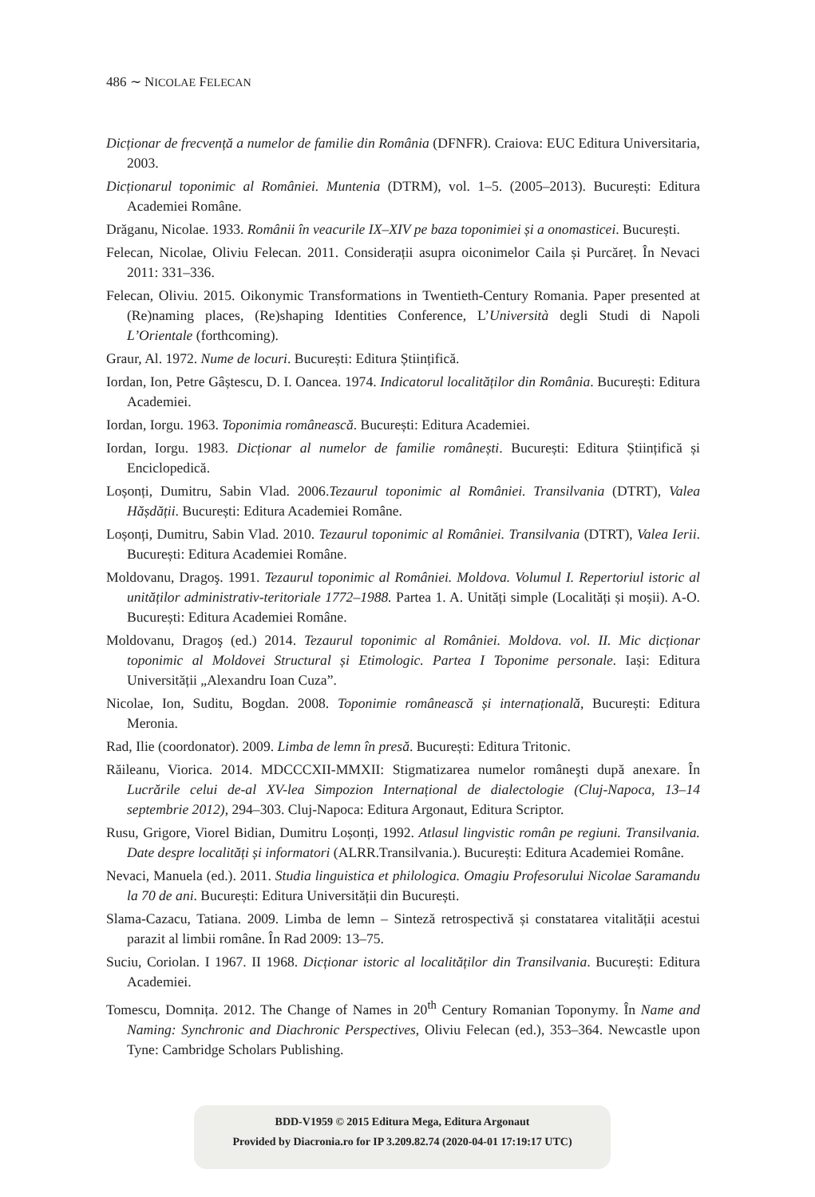486 ∼ NICOLAE FELECAN
Dicționar de frecvență a numelor de familie din România (DFNFR). Craiova: EUC Editura Universitaria, 2003.
Dicționarul toponimic al României. Muntenia (DTRM), vol. 1–5. (2005–2013). București: Editura Academiei Române.
Drăganu, Nicolae. 1933. Românii în veacurile IX–XIV pe baza toponimiei și a onomasticei. București.
Felecan, Nicolae, Oliviu Felecan. 2011. Considerații asupra oiconimelor Caila și Purcăreț. În Nevaci 2011: 331–336.
Felecan, Oliviu. 2015. Oikonymic Transformations in Twentieth-Century Romania. Paper presented at (Re)naming places, (Re)shaping Identities Conference, L’Università degli Studi di Napoli L’Orientale (forthcoming).
Graur, Al. 1972. Nume de locuri. București: Editura Științifică.
Iordan, Ion, Petre Gâștescu, D. I. Oancea. 1974. Indicatorul localităților din România. București: Editura Academiei.
Iordan, Iorgu. 1963. Toponimia românească. București: Editura Academiei.
Iordan, Iorgu. 1983. Dicționar al numelor de familie românești. București: Editura Științifică și Enciclopedică.
Loșonți, Dumitru, Sabin Vlad. 2006.Tezaurul toponimic al României. Transilvania (DTRT), Valea Hășdății. București: Editura Academiei Române.
Loșonți, Dumitru, Sabin Vlad. 2010. Tezaurul toponimic al României. Transilvania (DTRT), Valea Ierii. București: Editura Academiei Române.
Moldovanu, Dragoş. 1991. Tezaurul toponimic al României. Moldova. Volumul I. Repertoriul istoric al unităților administrativ-teritoriale 1772–1988. Partea 1. A. Unități simple (Localități și moșii). A-O. București: Editura Academiei Române.
Moldovanu, Dragoş (ed.) 2014. Tezaurul toponimic al României. Moldova. vol. II. Mic dicționar toponimic al Moldovei Structural și Etimologic. Partea I Toponime personale. Iași: Editura Universității „Alexandru Ioan Cuza”.
Nicolae, Ion, Suditu, Bogdan. 2008. Toponimie românească și internațională, București: Editura Meronia.
Rad, Ilie (coordonator). 2009. Limba de lemn în presă. București: Editura Tritonic.
Răileanu, Viorica. 2014. MDCCCXII-MMXII: Stigmatizarea numelor româneşti după anexare. În Lucrările celui de-al XV-lea Simpozion Internațional de dialectologie (Cluj-Napoca, 13–14 septembrie 2012), 294–303. Cluj-Napoca: Editura Argonaut, Editura Scriptor.
Rusu, Grigore, Viorel Bidian, Dumitru Loșonți, 1992. Atlasul lingvistic român pe regiuni. Transilvania. Date despre localități și informatori (ALRR.Transilvania.). București: Editura Academiei Române.
Nevaci, Manuela (ed.). 2011. Studia linguistica et philologica. Omagiu Profesorului Nicolae Saramandu la 70 de ani. București: Editura Universității din București.
Slama-Cazacu, Tatiana. 2009. Limba de lemn – Sinteză retrospectivă și constatarea vitalității acestui parazit al limbii române. În Rad 2009: 13–75.
Suciu, Coriolan. I 1967. II 1968. Dicționar istoric al localităților din Transilvania. București: Editura Academiei.
Tomescu, Domnița. 2012. The Change of Names in 20<sup>th</sup> Century Romanian Toponymy. În Name and Naming: Synchronic and Diachronic Perspectives, Oliviu Felecan (ed.), 353–364. Newcastle upon Tyne: Cambridge Scholars Publishing.
BDD-V1959 © 2015 Editura Mega, Editura Argonaut
Provided by Diacronia.ro for IP 3.209.82.74 (2020-04-01 17:19:17 UTC)